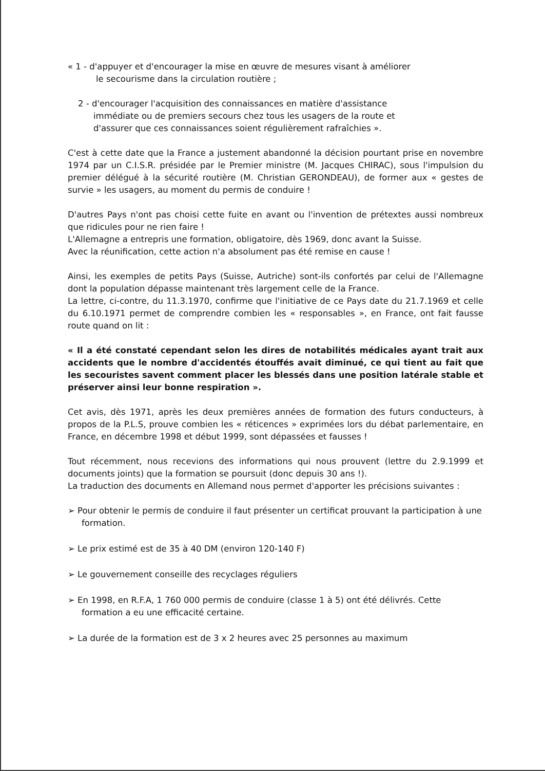« 1 - d'appuyer et d'encourager la mise en œuvre de mesures visant à améliorer
le secourisme dans la circulation routière ;
2 - d'encourager l'acquisition des connaissances en matière d'assistance
immédiate ou de premiers secours chez tous les usagers de la route et
d'assurer que ces connaissances soient régulièrement rafraîchies ».
C'est à cette date que la France a justement abandonné la décision pourtant prise en novembre 1974 par un C.I.S.R. présidée par le Premier ministre (M. Jacques CHIRAC), sous l'impulsion du premier délégué à la sécurité routière (M. Christian GERONDEAU), de former aux « gestes de survie » les usagers, au moment du permis de conduire !
D'autres Pays n'ont pas choisi cette fuite en avant ou l'invention de prétextes aussi nombreux que ridicules pour ne rien faire !
L'Allemagne a entrepris une formation, obligatoire, dès 1969, donc avant la Suisse.
Avec la réunification, cette action n'a absolument pas été remise en cause !
Ainsi, les exemples de petits Pays (Suisse, Autriche) sont-ils confortés par celui de l'Allemagne dont la population dépasse maintenant très largement celle de la France.
La lettre, ci-contre, du 11.3.1970, confirme que l'initiative de ce Pays date du 21.7.1969 et celle du 6.10.1971 permet de comprendre combien les « responsables », en France, ont fait fausse route quand on lit :
« Il a été constaté cependant selon les dires de notabilités médicales ayant trait aux accidents que le nombre d'accidentés étouffés avait diminué, ce qui tient au fait que les secouristes savent comment placer les blessés dans une position latérale stable et préserver ainsi leur bonne respiration ».
Cet avis, dès 1971, après les deux premières années de formation des futurs conducteurs, à propos de la P.L.S, prouve combien les « réticences » exprimées lors du débat parlementaire, en France, en décembre 1998 et début 1999, sont dépassées et fausses !
Tout récemment, nous recevions des informations qui nous prouvent (lettre du 2.9.1999 et documents joints) que la formation se poursuit (donc depuis 30 ans !).
La traduction des documents en Allemand nous permet d'apporter les précisions suivantes :
➢ Pour obtenir le permis de conduire il faut présenter un certificat prouvant la participation à une formation.
➢ Le prix estimé est de 35 à 40 DM (environ 120-140 F)
➢ Le gouvernement conseille des recyclages réguliers
➢ En 1998, en R.F.A, 1 760 000 permis de conduire (classe 1 à 5) ont été délivrés. Cette formation a eu une efficacité certaine.
➢ La durée de la formation est de 3 x 2 heures avec 25 personnes au maximum